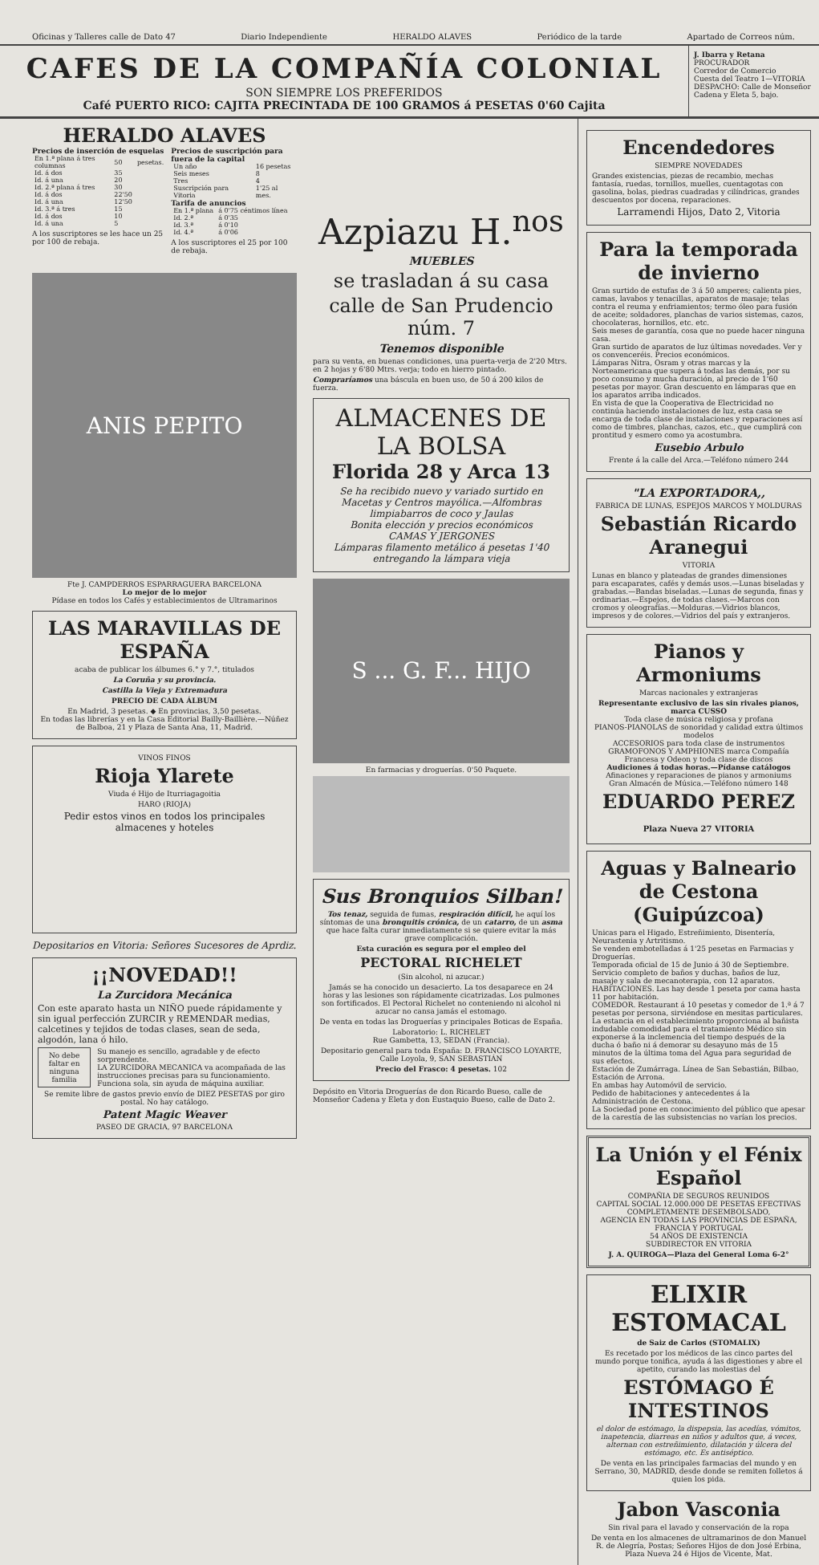Oficinas y Talleres calle de Dato 47 Diario Independiente HERALDO ALAVES Periódico de la tarde Apartado de Correos núm.
CAFES DE LA COMPAÑÍA COLONIAL
SON SIEMPRE LOS PREFERIDOS
Café PUERTO RICO: CAJITA PRECINTADA DE 100 GRAMOS á PESETAS 0'60 Cajita
J. Ibarra y Retana
PROCURADOR
Corredor de Comercio
Cuesta del Teatro 1—VITORIA
DESPACHO: Calle de Monseñor Cadena y Eleta 5, bajo.
HERALDO ALAVES
Precios de inserción de esquelas
| En 1.ª plana á tres columnas | 50 | pesetas. |
| Id. á dos | 35 | |
| Id. á una | 20 | |
| Id. 2.ª plana á tres | 30 | |
| Id. á dos | 22'50 | |
| Id. á una | 12'50 | |
| Id. 3.ª á tres | 15 | |
| Id. á dos | 10 | |
| Id. á una | 5 | |
A los suscriptores se les hace un 25 por 100 de rebaja.
Precios de suscripción para fuera de la capital
| Un año | 16 pesetas |
| Seis meses | 8 |
| Tres | 4 |
| Suscripción para Vitoria | 1'25 al mes. |
Tarifa de anuncios
| En 1.ª plana | á 0'75 céntimos línea |
| Id. 2.ª | á 0'35 |
| Id. 3.ª | á 0'10 |
| Id. 4.ª | á 0'06 |
A los suscriptores el 25 por 100 de rebaja.
ANIS PEPITO
Fte J. CAMPDERROS ESPARRAGUERA BARCELONA
Lo mejor de lo mejor
Pídase en todos los Cafés y establecimientos de Ultramarinos
LAS MARAVILLAS DE ESPAÑA
acaba de publicar los álbumes 6.° y 7.°, titulados
La Coruña y su provincia.
Castilla la Vieja y Extremadura
PRECIO DE CADA ÁLBUM
En Madrid, 3 pesetas. ◆ En provincias, 3,50 pesetas.
En todas las librerías y en la Casa Editorial Bailly-Baillière.—Núñez de Balboa, 21 y Plaza de Santa Ana, 11, Madrid.
VINOS FINOS
Rioja Ylarete
Viuda é Hijo de Iturriagagoitia
HARO (RIOJA)
Pedir estos vinos en todos los principales almacenes y hoteles
Depositarios en Vitoria: Señores Sucesores de Aprdiz.
¡¡NOVEDAD!!
La Zurcidora Mecánica
Con este aparato hasta un NIÑO puede rápidamente y sin igual perfección ZURCIR y REMENDAR medias, calcetines y tejidos de todas clases, sean de seda, algodón, lana ó hilo.
No debe faltar en ninguna familia
Su manejo es sencillo, agradable y de efecto sorprendente.
LA ZURCIDORA MECANICA va acompañada de las instrucciones precisas para su funcionamiento. Funciona sola, sin ayuda de máquina auxiliar.
Se remite libre de gastos previo envío de DIEZ PESETAS por giro postal. No hay catálogo.
Patent Magic Weaver
PASEO DE GRACIA, 97 BARCELONA
Azpiazu H.<sup>nos</sup>
MUEBLES
se trasladan á su casa
calle de San Prudencio núm. 7
Tenemos disponible
para su venta, en buenas condiciones, una puerta-verja de 2'20 Mtrs. en 2 hojas y 6'80 Mtrs. verja; todo en hierro pintado.
Compraríamos una báscula en buen uso, de 50 á 200 kilos de fuerza.
ALMACENES DE LA BOLSA
Florida 28 y Arca 13
Se ha recibido nuevo y variado surtido en Macetas y Centros mayólica.—Alfombras limpiabarros de coco y Jaulas
Bonita elección y precios económicos
CAMAS Y JERGONES
Lámparas filamento metálico á pesetas 1'40 entregando la lámpara vieja
S ... G. F... HIJO
En farmacias y droguerías. 0'50 Paquete.
Sus Bronquios Silban!
Tos tenaz, seguida de fumas, respiración difícil, he aquí los síntomas de una bronquitis crónica, de un catarro, de un asma que hace falta curar inmediatamente si se quiere evitar la más grave complicación.
Esta curación es segura por el empleo del
PECTORAL RICHELET
(Sin alcohol, ni azucar.)
Jamás se ha conocido un desacierto. La tos desaparece en 24 horas y las lesiones son rápidamente cicatrizadas. Los pulmones son fortificados. El Pectoral Richelet no conteniendo ni alcohol ni azucar no cansa jamás el estomago.
De venta en todas las Droguerías y principales Boticas de España.
Laboratorio: L. RICHELET
Rue Gambetta, 13, SEDAN (Francia).
Depositario general para toda España: D. FRANCISCO LOYARTE, Calle Loyola, 9, SAN SEBASTIÁN
Precio del Frasco: 4 pesetas. 102
Depósito en Vitoria Droguerías de don Ricardo Bueso, calle de Monseñor Cadena y Eleta y don Eustaquio Bueso, calle de Dato 2.
Encendedores
SIEMPRE NOVEDADES
Grandes existencias, piezas de recambio, mechas fantasía, ruedas, tornillos, muelles, cuentagotas con gasolina, bolas, piedras cuadradas y cilíndricas, grandes descuentos por docena, reparaciones.
Larramendi Hijos, Dato 2, Vitoria
Para la temporada de invierno
Gran surtido de estufas de 3 á 50 amperes; calienta pies, camas, lavabos y tenacillas, aparatos de masaje; telas contra el reuma y enfriamientos; termo óleo para fusión de aceite; soldadores, planchas de varios sistemas, cazos, chocolateras, hornillos, etc. etc.
Seis meses de garantía, cosa que no puede hacer ninguna casa.
Gran surtido de aparatos de luz últimas novedades. Ver y os convenceréis. Precios económicos.
Lámparas Nitra, Osram y otras marcas y la Norteamericana que supera á todas las demás, por su poco consumo y mucha duración, al precio de 1'60 pesetas por mayor. Gran descuento en lámparas que en los aparatos arriba indicados.
En vista de que la Cooperativa de Electricidad no continúa haciendo instalaciones de luz, esta casa se encarga de toda clase de instalaciones y reparaciones así como de timbres, planchas, cazos, etc., que cumplirá con prontitud y esmero como ya acostumbra.
Eusebio Arbulo
Frente á la calle del Arca.—Teléfono número 244
"LA EXPORTADORA,,
FABRICA DE LUNAS, ESPEJOS MARCOS Y MOLDURAS
Sebastián Ricardo Aranegui
VITORIA
Lunas en blanco y plateadas de grandes dimensiones para escaparates, cafés y demás usos.—Lunas biseladas y grabadas.—Bandas biseladas.—Lunas de segunda, finas y ordinarias.—Espejos, de todas clases.—Marcos con cromos y oleografías.—Molduras.—Vidrios blancos, impresos y de colores.—Vidrios del país y extranjeros.
Pianos y Armoniums
Marcas nacionales y extranjeras
Representante exclusivo de las sin rivales pianos, marca CUSSO
Toda clase de música religiosa y profana
PIANOS-PIANOLAS de sonoridad y calidad extra últimos modelos
ACCESORIOS para toda clase de instrumentos
GRAMOFONOS Y AMPHIONES marca Compañía Francesa y Odeon y toda clase de discos
Audiciones á todas horas.—Pídanse catálogos
Afinaciones y reparaciones de pianos y armoniums
Gran Almacén de Música.—Teléfono número 148
EDUARDO PEREZ Plaza Nueva 27 VITORIA
Aguas y Balneario de Cestona (Guipúzcoa)
Unicas para el Higado, Estreñimiento, Disentería, Neurastenia y Artritismo.
Se venden embotelladas á 1'25 pesetas en Farmacias y Droguerías.
Temporada oficial de 15 de Junio á 30 de Septiembre.
Servicio completo de baños y duchas, baños de luz, masaje y sala de mecanoterapia, con 12 aparatos.
HABITACIONES. Las hay desde 1 peseta por cama hasta 11 por habitación.
COMEDOR. Restaurant á 10 pesetas y comedor de 1.ª á 7 pesetas por persona, sirviéndose en mesitas particulares.
La estancia en el establecimiento proporciona al bañista indudable comodidad para el tratamiento Médico sin exponerse á la inclemencia del tiempo después de la ducha ó baño ni á demorar su desayuno más de 15 minutos de la última toma del Agua para seguridad de sus efectos.
Estación de Zumárraga. Línea de San Sebastián, Bilbao, Estación de Arrona.
En ambas hay Automóvil de servicio.
Pedido de habitaciones y antecedentes á la Administración de Cestona.
La Sociedad pone en conocimiento del público que apesar de la carestía de las subsistencias no varían los precios.
La Unión y el Fénix Español
COMPAÑIA DE SEGUROS REUNIDOS
CAPITAL SOCIAL 12.000.000 DE PESETAS EFECTIVAS
COMPLETAMENTE DESEMBOLSADO,
AGENCIA EN TODAS LAS PROVINCIAS DE ESPAÑA, FRANCIA Y PORTUGAL
54 AÑOS DE EXISTENCIA
SUBDIRECTOR EN VITORIA
J. A. QUIROGA—Plaza del General Loma 6-2°
ELIXIR ESTOMACAL
de Saiz de Carlos (STOMALIX)
Es recetado por los médicos de las cinco partes del mundo porque tonifica, ayuda á las digestiones y abre el apetito, curando las molestias del
ESTÓMAGO É INTESTINOS
el dolor de estómago, la dispepsia, las acedías, vómitos, inapetencia, diarreas en niños y adultos que, á veces, alternan con estreñimiento, dilatación y úlcera del estómago, etc. Es antiséptico.
De venta en las principales farmacias del mundo y en Serrano, 30, MADRID, desde donde se remiten folletos á quien los pida.
Jabon Vasconia
Sin rival para el lavado y conservación de la ropa
De venta en los almacenes de ultramarinos de don Manuel R. de Alegría, Postas; Señores Hijos de don José Erbina, Plaza Nueva 24 é Hijos de Vicente, Mat.